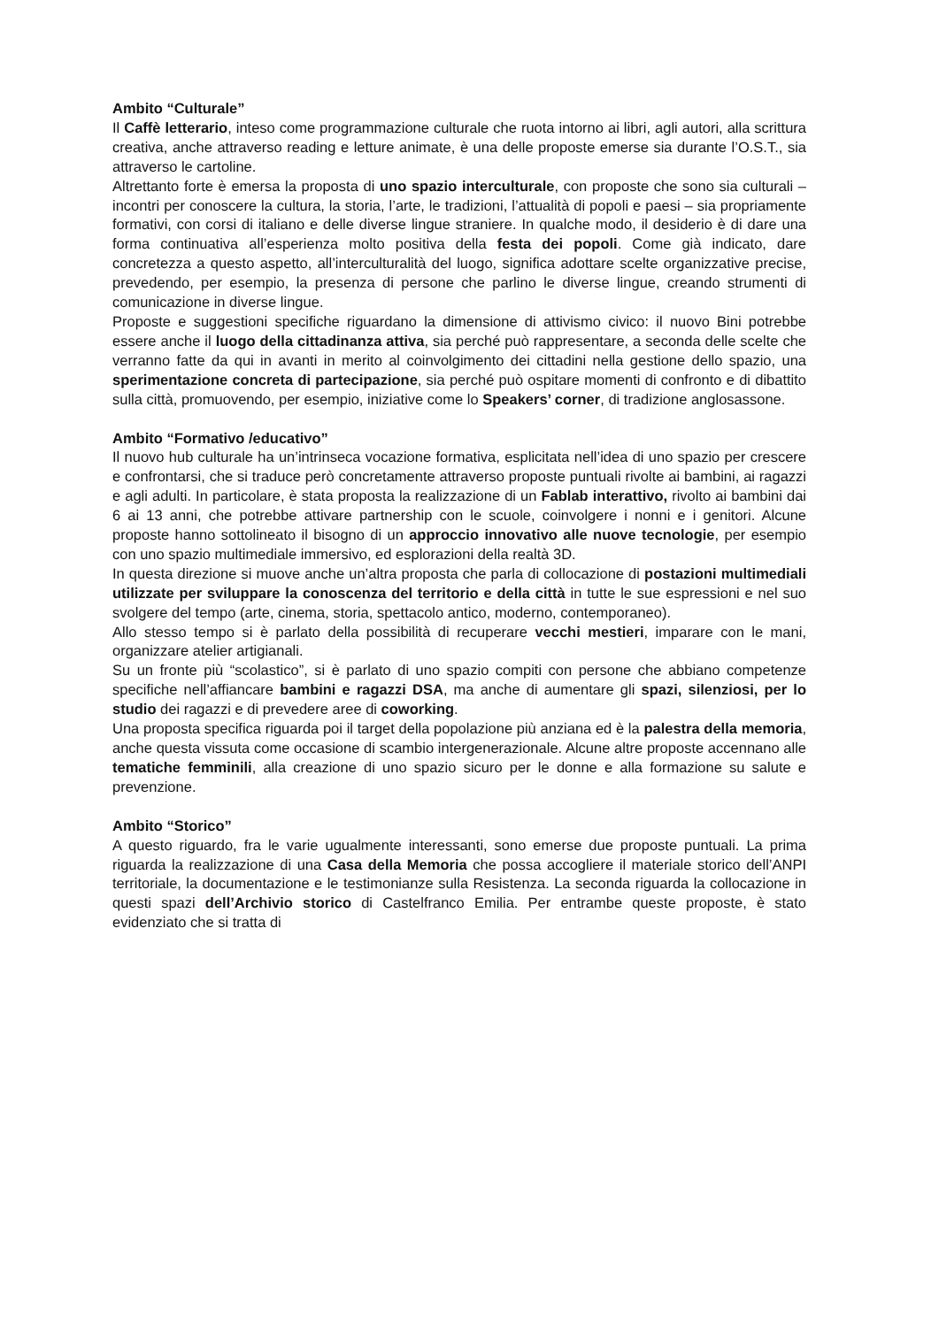Ambito “Culturale”
Il Caffè letterario, inteso come programmazione culturale che ruota intorno ai libri, agli autori, alla scrittura creativa, anche attraverso reading e letture animate, è una delle proposte emerse sia durante l’O.S.T., sia attraverso le cartoline.
Altrettanto forte è emersa la proposta di uno spazio interculturale, con proposte che sono sia culturali – incontri per conoscere la cultura, la storia, l’arte, le tradizioni, l’attualità di popoli e paesi – sia propriamente formativi, con corsi di italiano e delle diverse lingue straniere. In qualche modo, il desiderio è di dare una forma continuativa all’esperienza molto positiva della festa dei popoli. Come già indicato, dare concretezza a questo aspetto, all’interculturalità del luogo, significa adottare scelte organizzative precise, prevedendo, per esempio, la presenza di persone che parlino le diverse lingue, creando strumenti di comunicazione in diverse lingue.
Proposte e suggestioni specifiche riguardano la dimensione di attivismo civico: il nuovo Bini potrebbe essere anche il luogo della cittadinanza attiva, sia perché può rappresentare, a seconda delle scelte che verranno fatte da qui in avanti in merito al coinvolgimento dei cittadini nella gestione dello spazio, una sperimentazione concreta di partecipazione, sia perché può ospitare momenti di confronto e di dibattito sulla città, promuovendo, per esempio, iniziative come lo Speakers’ corner, di tradizione anglosassone.
Ambito “Formativo /educativo”
Il nuovo hub culturale ha un’intrinseca vocazione formativa, esplicitata nell’idea di uno spazio per crescere e confrontarsi, che si traduce però concretamente attraverso proposte puntuali rivolte ai bambini, ai ragazzi e agli adulti. In particolare, è stata proposta la realizzazione di un Fablab interattivo, rivolto ai bambini dai 6 ai 13 anni, che potrebbe attivare partnership con le scuole, coinvolgere i nonni e i genitori. Alcune proposte hanno sottolineato il bisogno di un approccio innovativo alle nuove tecnologie, per esempio con uno spazio multimediale immersivo, ed esplorazioni della realtà 3D.
In questa direzione si muove anche un’altra proposta che parla di collocazione di postazioni multimediali utilizzate per sviluppare la conoscenza del territorio e della città in tutte le sue espressioni e nel suo svolgere del tempo (arte, cinema, storia, spettacolo antico, moderno, contemporaneo).
Allo stesso tempo si è parlato della possibilità di recuperare vecchi mestieri, imparare con le mani, organizzare atelier artigianali.
Su un fronte più “scolastico”, si è parlato di uno spazio compiti con persone che abbiano competenze specifiche nell’affiancare bambini e ragazzi DSA, ma anche di aumentare gli spazi, silenziosi, per lo studio dei ragazzi e di prevedere aree di coworking.
Una proposta specifica riguarda poi il target della popolazione più anziana ed è la palestra della memoria, anche questa vissuta come occasione di scambio intergenerazionale. Alcune altre proposte accennano alle tematiche femminili, alla creazione di uno spazio sicuro per le donne e alla formazione su salute e prevenzione.
Ambito “Storico”
A questo riguardo, fra le varie ugualmente interessanti, sono emerse due proposte puntuali. La prima riguarda la realizzazione di una Casa della Memoria che possa accogliere il materiale storico dell’ANPI territoriale, la documentazione e le testimonianze sulla Resistenza. La seconda riguarda la collocazione in questi spazi dell’Archivio storico di Castelfranco Emilia. Per entrambe queste proposte, è stato evidenziato che si tratta di